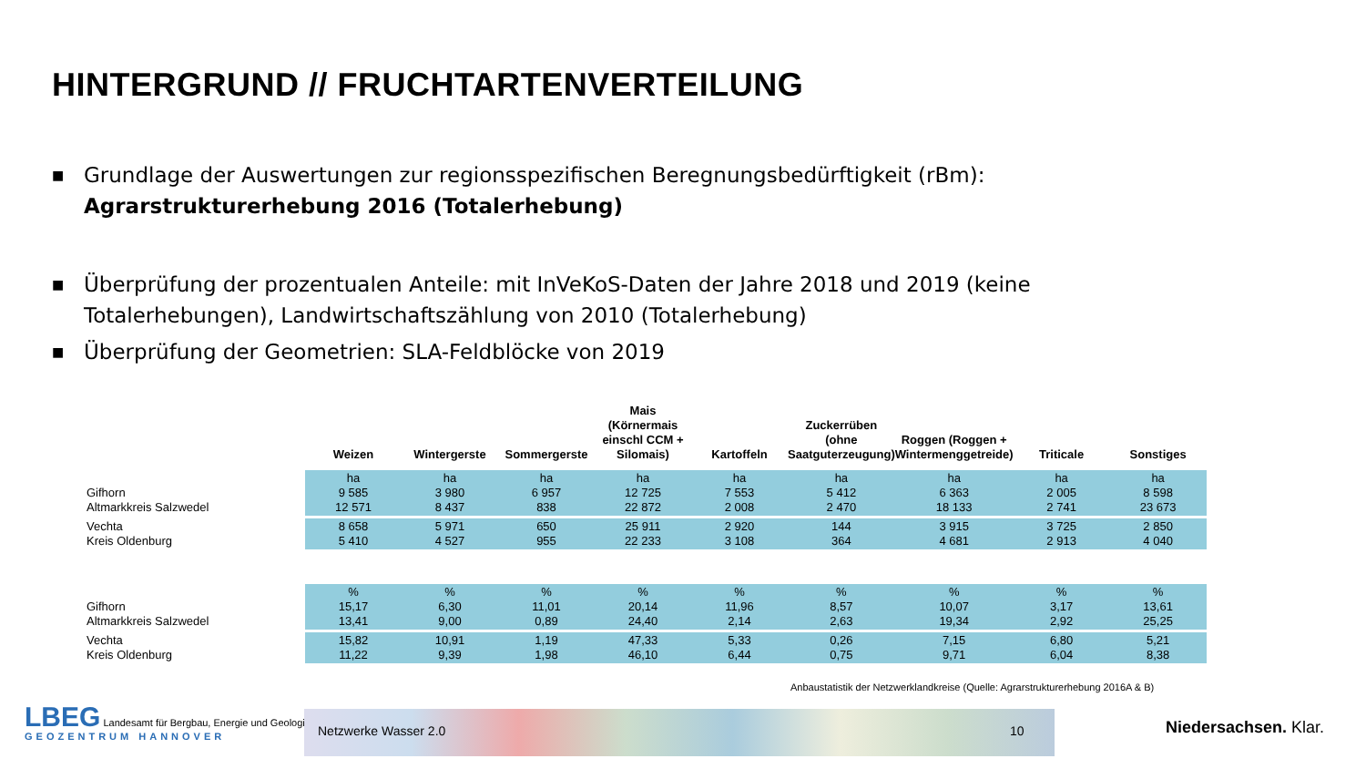HINTERGRUND // FRUCHTARTENVERTEILUNG
■ Grundlage der Auswertungen zur regionsspezifischen Beregnungsbedürftigkeit (rBm):
Agrarstrukturerhebung 2016 (Totalerhebung)
■ Überprüfung der prozentualen Anteile: mit InVeKoS-Daten der Jahre 2018 und 2019 (keine Totalerhebungen), Landwirtschaftszählung von 2010 (Totalerhebung)
■ Überprüfung der Geometrien: SLA-Feldblöcke von 2019
| | Weizen | Wintergerste | Sommergerste | Mais (Körnermais einschl CCM + Silomais) | Kartoffeln | Zuckerrüben (ohne Saatguterzeugung) | Roggen (Roggen + Wintermenggetreide) | Triticale | Sonstiges |
| --- | --- | --- | --- | --- | --- | --- | --- | --- | --- |
| Gifhorn Altmarkkreis Salzwedel | ha 9 585 12 571 | ha 3 980 8 437 | ha 6 957 838 | ha 12 725 22 872 | ha 7 553 2 008 | ha 5 412 2 470 | ha 6 363 18 133 | ha 2 005 2 741 | ha 8 598 23 673 |
| Vechta Kreis Oldenburg | 8 658 5 410 | 5 971 4 527 | 650 955 | 25 911 22 233 | 2 920 3 108 | 144 364 | 3 915 4 681 | 3 725 2 913 | 2 850 4 040 |
| Gifhorn Altmarkkreis Salzwedel | % 15,17 13,41 | % 6,30 9,00 | % 11,01 0,89 | % 20,14 24,40 | % 11,96 2,14 | % 8,57 2,63 | % 10,07 19,34 | % 3,17 2,92 | % 13,61 25,25 |
| Vechta Kreis Oldenburg | 15,82 11,22 | 10,91 9,39 | 1,19 1,98 | 47,33 46,10 | 5,33 6,44 | 0,26 0,75 | 7,15 9,71 | 6,80 6,04 | 5,21 8,38 |
Anbaustatistik der Netzwerklandkreise (Quelle: Agrarstrukturerhebung 2016A & B)
LBEG Landesamt für Bergbau, Energie und Geologie
GEOZENTRUM HANNOVER
Netzwerke Wasser 2.0 10
Niedersachsen. Klar.